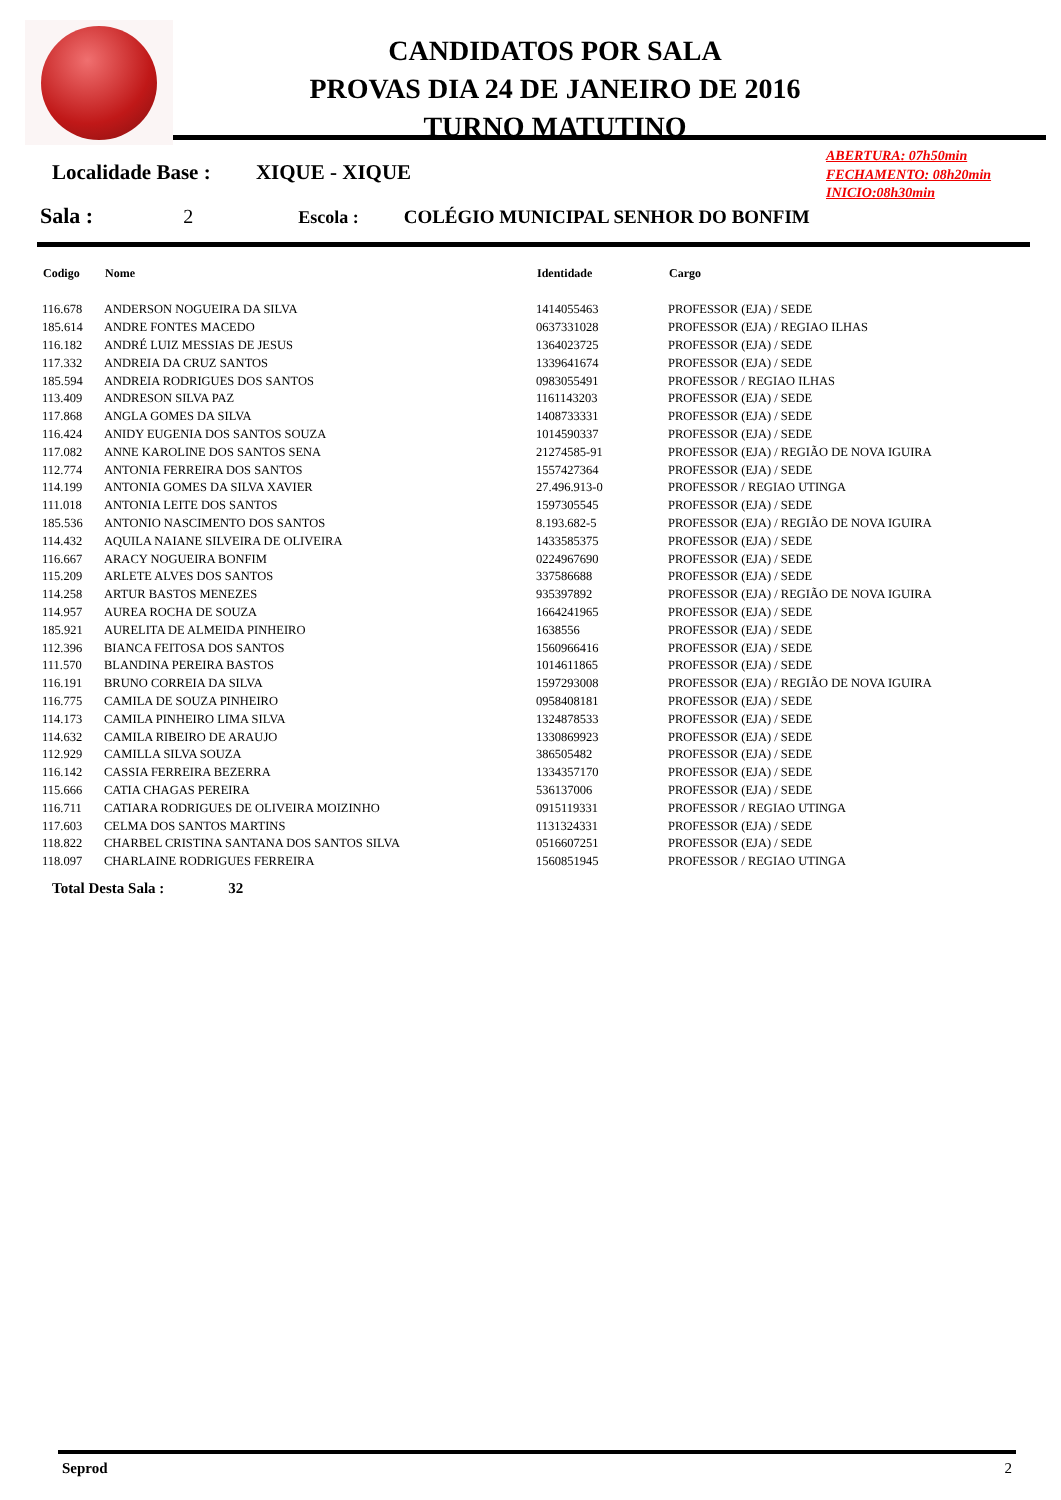CANDIDATOS POR SALA
PROVAS DIA 24 DE JANEIRO DE 2016
TURNO MATUTINO
ABERTURA: 07h50min
FECHAMENTO: 08h20min
INICIO:08h30min
Localidade Base : XIQUE - XIQUE
Sala : 2 Escola : COLÉGIO MUNICIPAL SENHOR DO BONFIM
| Codigo | Nome | Identidade | Cargo |
| --- | --- | --- | --- |
| 116.678 | ANDERSON NOGUEIRA DA SILVA | 1414055463 | PROFESSOR (EJA) / SEDE |
| 185.614 | ANDRE FONTES MACEDO | 0637331028 | PROFESSOR (EJA) / REGIAO ILHAS |
| 116.182 | ANDRÉ LUIZ MESSIAS DE JESUS | 1364023725 | PROFESSOR (EJA) / SEDE |
| 117.332 | ANDREIA DA CRUZ SANTOS | 1339641674 | PROFESSOR (EJA) / SEDE |
| 185.594 | ANDREIA RODRIGUES DOS SANTOS | 0983055491 | PROFESSOR / REGIAO ILHAS |
| 113.409 | ANDRESON SILVA PAZ | 1161143203 | PROFESSOR (EJA) / SEDE |
| 117.868 | ANGLA GOMES DA SILVA | 1408733331 | PROFESSOR (EJA) / SEDE |
| 116.424 | ANIDY EUGENIA DOS SANTOS SOUZA | 1014590337 | PROFESSOR (EJA) / SEDE |
| 117.082 | ANNE KAROLINE DOS SANTOS SENA | 21274585-91 | PROFESSOR (EJA) / REGIÃO DE NOVA IGUIRA |
| 112.774 | ANTONIA FERREIRA DOS SANTOS | 1557427364 | PROFESSOR (EJA) / SEDE |
| 114.199 | ANTONIA GOMES DA SILVA XAVIER | 27.496.913-0 | PROFESSOR / REGIAO UTINGA |
| 111.018 | ANTONIA LEITE DOS SANTOS | 1597305545 | PROFESSOR (EJA) / SEDE |
| 185.536 | ANTONIO NASCIMENTO DOS SANTOS | 8.193.682-5 | PROFESSOR (EJA) / REGIÃO DE NOVA IGUIRA |
| 114.432 | AQUILA NAIANE SILVEIRA DE OLIVEIRA | 1433585375 | PROFESSOR (EJA) / SEDE |
| 116.667 | ARACY NOGUEIRA BONFIM | 0224967690 | PROFESSOR (EJA) / SEDE |
| 115.209 | ARLETE ALVES DOS SANTOS | 337586688 | PROFESSOR (EJA) / SEDE |
| 114.258 | ARTUR BASTOS MENEZES | 935397892 | PROFESSOR (EJA) / REGIÃO DE NOVA IGUIRA |
| 114.957 | AUREA ROCHA DE SOUZA | 1664241965 | PROFESSOR (EJA) / SEDE |
| 185.921 | AURELITA DE ALMEIDA PINHEIRO | 1638556 | PROFESSOR (EJA) / SEDE |
| 112.396 | BIANCA FEITOSA DOS SANTOS | 1560966416 | PROFESSOR (EJA) / SEDE |
| 111.570 | BLANDINA PEREIRA BASTOS | 1014611865 | PROFESSOR (EJA) / SEDE |
| 116.191 | BRUNO CORREIA DA SILVA | 1597293008 | PROFESSOR (EJA) / REGIÃO DE NOVA IGUIRA |
| 116.775 | CAMILA DE SOUZA PINHEIRO | 0958408181 | PROFESSOR (EJA) / SEDE |
| 114.173 | CAMILA PINHEIRO LIMA SILVA | 1324878533 | PROFESSOR (EJA) / SEDE |
| 114.632 | CAMILA RIBEIRO DE ARAUJO | 1330869923 | PROFESSOR (EJA) / SEDE |
| 112.929 | CAMILLA SILVA SOUZA | 386505482 | PROFESSOR (EJA) / SEDE |
| 116.142 | CASSIA FERREIRA BEZERRA | 1334357170 | PROFESSOR (EJA) / SEDE |
| 115.666 | CATIA CHAGAS PEREIRA | 536137006 | PROFESSOR (EJA) / SEDE |
| 116.711 | CATIARA RODRIGUES DE OLIVEIRA MOIZINHO | 0915119331 | PROFESSOR / REGIAO UTINGA |
| 117.603 | CELMA DOS SANTOS MARTINS | 1131324331 | PROFESSOR (EJA) / SEDE |
| 118.822 | CHARBEL CRISTINA SANTANA DOS SANTOS SILVA | 0516607251 | PROFESSOR (EJA) / SEDE |
| 118.097 | CHARLAINE RODRIGUES FERREIRA | 1560851945 | PROFESSOR / REGIAO UTINGA |
Total Desta Sala : 32
Seprod 2